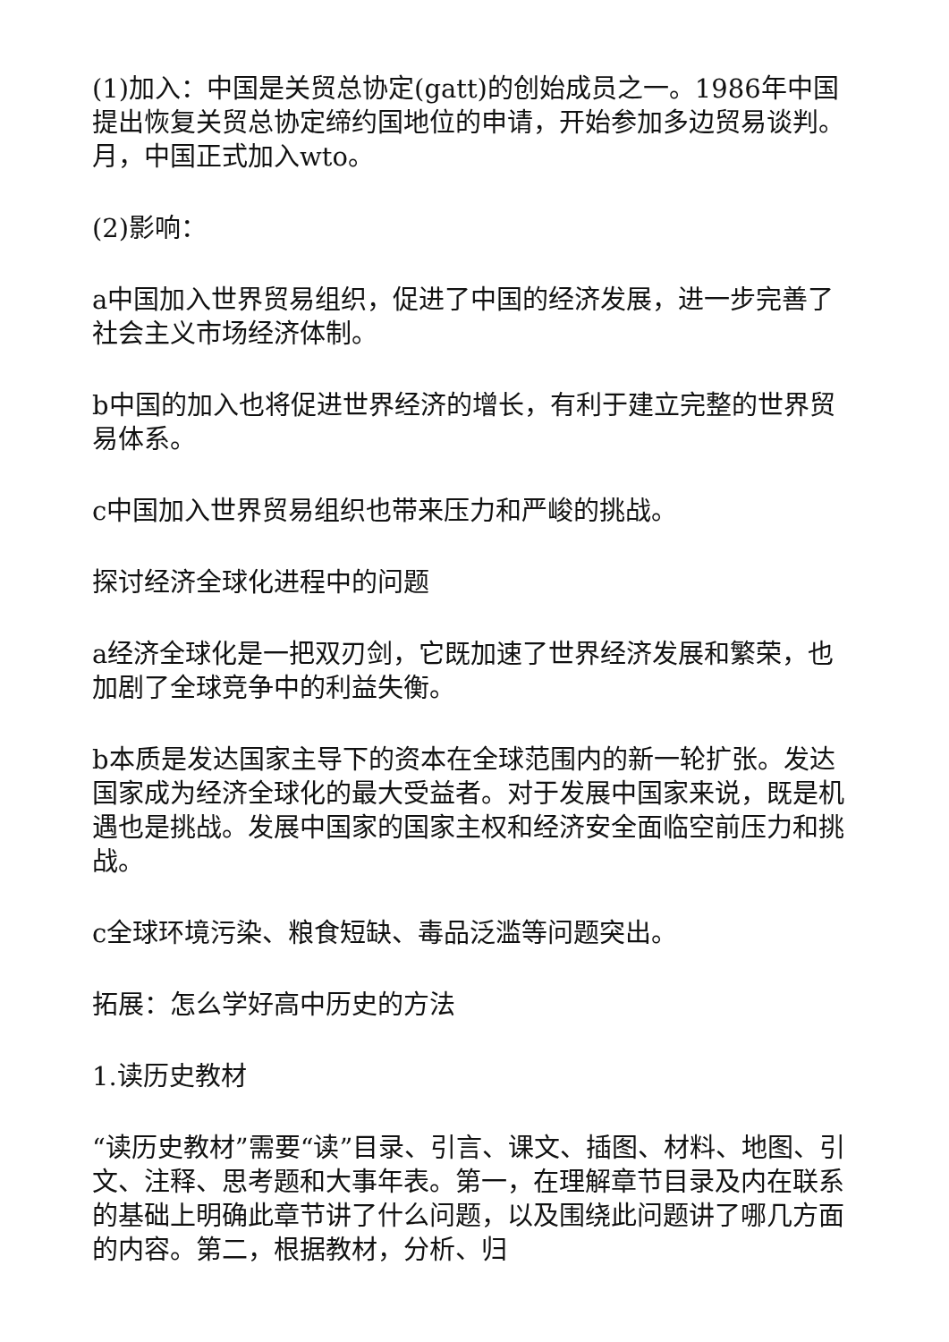(1)加入：中国是关贸总协定(gatt)的创始成员之一。1986年中国提出恢复关贸总协定缔约国地位的申请，开始参加多边贸易谈判。月，中国正式加入wto。
(2)影响：
a中国加入世界贸易组织，促进了中国的经济发展，进一步完善了社会主义市场经济体制。
b中国的加入也将促进世界经济的增长，有利于建立完整的世界贸易体系。
c中国加入世界贸易组织也带来压力和严峻的挑战。
探讨经济全球化进程中的问题
a经济全球化是一把双刃剑，它既加速了世界经济发展和繁荣，也加剧了全球竞争中的利益失衡。
b本质是发达国家主导下的资本在全球范围内的新一轮扩张。发达国家成为经济全球化的最大受益者。对于发展中国家来说，既是机遇也是挑战。发展中国家的国家主权和经济安全面临空前压力和挑战。
c全球环境污染、粮食短缺、毒品泛滥等问题突出。
拓展：怎么学好高中历史的方法
1.读历史教材
“读历史教材”需要“读”目录、引言、课文、插图、材料、地图、引文、注释、思考题和大事年表。第一，在理解章节目录及内在联系的基础上明确此章节讲了什么问题，以及围绕此问题讲了哪几方面的内容。第二，根据教材，分析、归